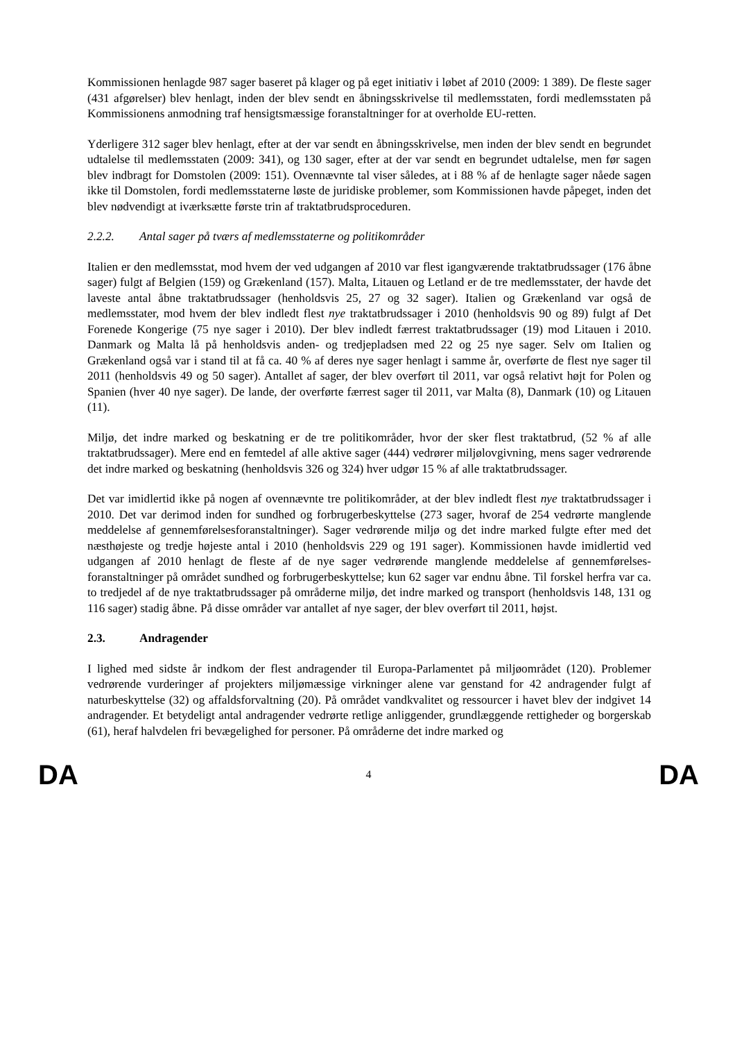Kommissionen henlagde 987 sager baseret på klager og på eget initiativ i løbet af 2010 (2009: 1 389). De fleste sager (431 afgørelser) blev henlagt, inden der blev sendt en åbningsskrivelse til medlemsstaten, fordi medlemsstaten på Kommissionens anmodning traf hensigtsmæssige foranstaltninger for at overholde EU-retten.
Yderligere 312 sager blev henlagt, efter at der var sendt en åbningsskrivelse, men inden der blev sendt en begrundet udtalelse til medlemsstaten (2009: 341), og 130 sager, efter at der var sendt en begrundet udtalelse, men før sagen blev indbragt for Domstolen (2009: 151). Ovennævnte tal viser således, at i 88 % af de henlagte sager nåede sagen ikke til Domstolen, fordi medlemsstaterne løste de juridiske problemer, som Kommissionen havde påpeget, inden det blev nødvendigt at iværksætte første trin af traktatbrudsproceduren.
2.2.2. Antal sager på tværs af medlemsstaterne og politikområder
Italien er den medlemsstat, mod hvem der ved udgangen af 2010 var flest igangværende traktatbrudssager (176 åbne sager) fulgt af Belgien (159) og Grækenland (157). Malta, Litauen og Letland er de tre medlemsstater, der havde det laveste antal åbne traktatbrudssager (henholdsvis 25, 27 og 32 sager). Italien og Grækenland var også de medlemsstater, mod hvem der blev indledt flest nye traktatbrudssager i 2010 (henholdsvis 90 og 89) fulgt af Det Forenede Kongerige (75 nye sager i 2010). Der blev indledt færrest traktatbrudssager (19) mod Litauen i 2010. Danmark og Malta lå på henholdsvis anden- og tredjepladsen med 22 og 25 nye sager. Selv om Italien og Grækenland også var i stand til at få ca. 40 % af deres nye sager henlagt i samme år, overførte de flest nye sager til 2011 (henholdsvis 49 og 50 sager). Antallet af sager, der blev overført til 2011, var også relativt højt for Polen og Spanien (hver 40 nye sager). De lande, der overførte færrest sager til 2011, var Malta (8), Danmark (10) og Litauen (11).
Miljø, det indre marked og beskatning er de tre politikområder, hvor der sker flest traktatbrud, (52 % af alle traktatbrudssager). Mere end en femtedel af alle aktive sager (444) vedrører miljølovgivning, mens sager vedrørende det indre marked og beskatning (henholdsvis 326 og 324) hver udgør 15 % af alle traktatbrudssager.
Det var imidlertid ikke på nogen af ovennævnte tre politikområder, at der blev indledt flest nye traktatbrudssager i 2010. Det var derimod inden for sundhed og forbrugerbeskyttelse (273 sager, hvoraf de 254 vedrørte manglende meddelelse af gennemførelsesforanstaltninger). Sager vedrørende miljø og det indre marked fulgte efter med det næsthøjeste og tredje højeste antal i 2010 (henholdsvis 229 og 191 sager). Kommissionen havde imidlertid ved udgangen af 2010 henlagt de fleste af de nye sager vedrørende manglende meddelelse af gennemførelses-foranstaltninger på området sundhed og forbrugerbeskyttelse; kun 62 sager var endnu åbne. Til forskel herfra var ca. to tredjedel af de nye traktatbrudssager på områderne miljø, det indre marked og transport (henholdsvis 148, 131 og 116 sager) stadig åbne. På disse områder var antallet af nye sager, der blev overført til 2011, højst.
2.3. Andragender
I lighed med sidste år indkom der flest andragender til Europa-Parlamentet på miljøområdet (120). Problemer vedrørende vurderinger af projekters miljømæssige virkninger alene var genstand for 42 andragender fulgt af naturbeskyttelse (32) og affaldsforvaltning (20). På området vandkvalitet og ressourcer i havet blev der indgivet 14 andragender. Et betydeligt antal andragender vedrørte retlige anliggender, grundlæggende rettigheder og borgerskab (61), heraf halvdelen fri bevægelighed for personer. På områderne det indre marked og
DA 4 DA